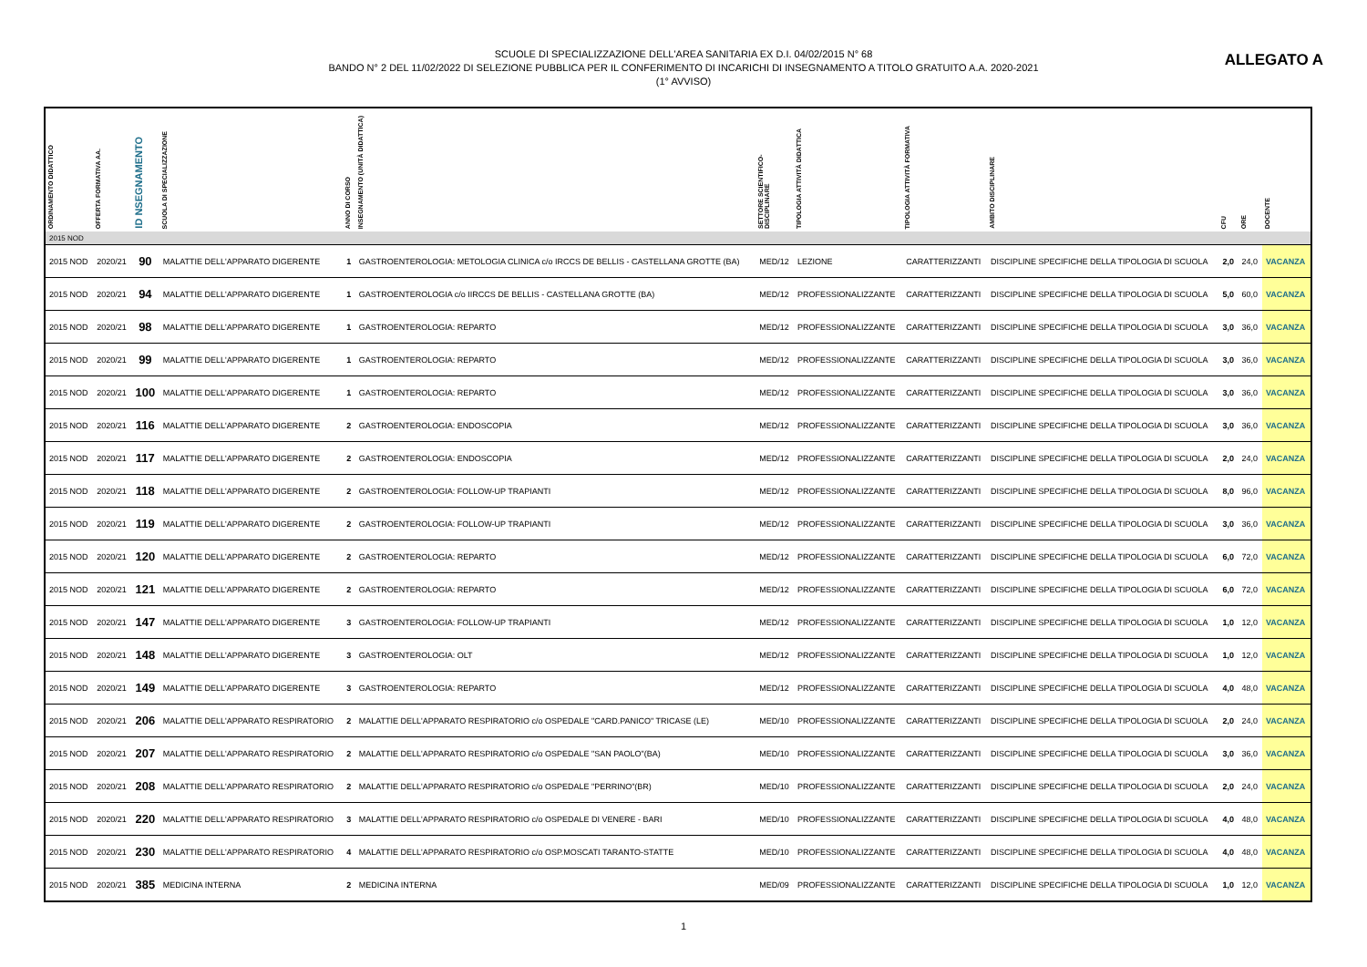ALLEGATO A
SCUOLE DI SPECIALIZZAZIONE DELL'AREA SANITARIA EX D.I. 04/02/2015 N° 68
BANDO N° 2 DEL 11/02/2022 DI SELEZIONE PUBBLICA PER IL CONFERIMENTO DI INCARICHI DI INSEGNAMENTO A TITOLO GRATUITO A.A. 2020-2021
(1° AVVISO)
| ORDINAMENTO DIDATTICO | OFFERTA FORMATIVA AA. | ID NSEGNAMENTO | SCUOLA DI SPECIALIZZAZIONE | ANNO DI CORSO | INSEGNAMENTO (UNITÀ DIDATTICA) | SETTORE SCIENTIFICO-DISCIPLINARE | TIPOLOGIA ATTIVITÀ DIDATTICA | TIPOLOGIA ATTIVITÀ FORMATIVA | AMBITO DISCIPLINARE | CFU | ORE | DOCENTE |
| --- | --- | --- | --- | --- | --- | --- | --- | --- | --- | --- | --- | --- |
| 2015 NOD | | | | | | | | | | | | |
| 2015 NOD | 2020/21 | 90 | MALATTIE DELL'APPARATO DIGERENTE | 1 | GASTROENTEROLOGIA: METOLOGIA CLINICA c/o IRCCS DE BELLIS - CASTELLANA GROTTE (BA) | MED/12 | LEZIONE | CARATTERIZZANTI | DISCIPLINE SPECIFICHE DELLA TIPOLOGIA DI SCUOLA | 2,0 | 24,0 | VACANZA |
| 2015 NOD | 2020/21 | 94 | MALATTIE DELL'APPARATO DIGERENTE | 1 | GASTROENTEROLOGIA c/o IIRCCS DE BELLIS - CASTELLANA GROTTE (BA) | MED/12 | PROFESSIONALIZZANTE | CARATTERIZZANTI | DISCIPLINE SPECIFICHE DELLA TIPOLOGIA DI SCUOLA | 5,0 | 60,0 | VACANZA |
| 2015 NOD | 2020/21 | 98 | MALATTIE DELL'APPARATO DIGERENTE | 1 | GASTROENTEROLOGIA: REPARTO | MED/12 | PROFESSIONALIZZANTE | CARATTERIZZANTI | DISCIPLINE SPECIFICHE DELLA TIPOLOGIA DI SCUOLA | 3,0 | 36,0 | VACANZA |
| 2015 NOD | 2020/21 | 99 | MALATTIE DELL'APPARATO DIGERENTE | 1 | GASTROENTEROLOGIA: REPARTO | MED/12 | PROFESSIONALIZZANTE | CARATTERIZZANTI | DISCIPLINE SPECIFICHE DELLA TIPOLOGIA DI SCUOLA | 3,0 | 36,0 | VACANZA |
| 2015 NOD | 2020/21 | 100 | MALATTIE DELL'APPARATO DIGERENTE | 1 | GASTROENTEROLOGIA: REPARTO | MED/12 | PROFESSIONALIZZANTE | CARATTERIZZANTI | DISCIPLINE SPECIFICHE DELLA TIPOLOGIA DI SCUOLA | 3,0 | 36,0 | VACANZA |
| 2015 NOD | 2020/21 | 116 | MALATTIE DELL'APPARATO DIGERENTE | 2 | GASTROENTEROLOGIA: ENDOSCOPIA | MED/12 | PROFESSIONALIZZANTE | CARATTERIZZANTI | DISCIPLINE SPECIFICHE DELLA TIPOLOGIA DI SCUOLA | 3,0 | 36,0 | VACANZA |
| 2015 NOD | 2020/21 | 117 | MALATTIE DELL'APPARATO DIGERENTE | 2 | GASTROENTEROLOGIA: ENDOSCOPIA | MED/12 | PROFESSIONALIZZANTE | CARATTERIZZANTI | DISCIPLINE SPECIFICHE DELLA TIPOLOGIA DI SCUOLA | 2,0 | 24,0 | VACANZA |
| 2015 NOD | 2020/21 | 118 | MALATTIE DELL'APPARATO DIGERENTE | 2 | GASTROENTEROLOGIA: FOLLOW-UP TRAPIANTI | MED/12 | PROFESSIONALIZZANTE | CARATTERIZZANTI | DISCIPLINE SPECIFICHE DELLA TIPOLOGIA DI SCUOLA | 8,0 | 96,0 | VACANZA |
| 2015 NOD | 2020/21 | 119 | MALATTIE DELL'APPARATO DIGERENTE | 2 | GASTROENTEROLOGIA: FOLLOW-UP TRAPIANTI | MED/12 | PROFESSIONALIZZANTE | CARATTERIZZANTI | DISCIPLINE SPECIFICHE DELLA TIPOLOGIA DI SCUOLA | 3,0 | 36,0 | VACANZA |
| 2015 NOD | 2020/21 | 120 | MALATTIE DELL'APPARATO DIGERENTE | 2 | GASTROENTEROLOGIA: REPARTO | MED/12 | PROFESSIONALIZZANTE | CARATTERIZZANTI | DISCIPLINE SPECIFICHE DELLA TIPOLOGIA DI SCUOLA | 6,0 | 72,0 | VACANZA |
| 2015 NOD | 2020/21 | 121 | MALATTIE DELL'APPARATO DIGERENTE | 2 | GASTROENTEROLOGIA: REPARTO | MED/12 | PROFESSIONALIZZANTE | CARATTERIZZANTI | DISCIPLINE SPECIFICHE DELLA TIPOLOGIA DI SCUOLA | 6,0 | 72,0 | VACANZA |
| 2015 NOD | 2020/21 | 147 | MALATTIE DELL'APPARATO DIGERENTE | 3 | GASTROENTEROLOGIA: FOLLOW-UP TRAPIANTI | MED/12 | PROFESSIONALIZZANTE | CARATTERIZZANTI | DISCIPLINE SPECIFICHE DELLA TIPOLOGIA DI SCUOLA | 1,0 | 12,0 | VACANZA |
| 2015 NOD | 2020/21 | 148 | MALATTIE DELL'APPARATO DIGERENTE | 3 | GASTROENTEROLOGIA: OLT | MED/12 | PROFESSIONALIZZANTE | CARATTERIZZANTI | DISCIPLINE SPECIFICHE DELLA TIPOLOGIA DI SCUOLA | 1,0 | 12,0 | VACANZA |
| 2015 NOD | 2020/21 | 149 | MALATTIE DELL'APPARATO DIGERENTE | 3 | GASTROENTEROLOGIA: REPARTO | MED/12 | PROFESSIONALIZZANTE | CARATTERIZZANTI | DISCIPLINE SPECIFICHE DELLA TIPOLOGIA DI SCUOLA | 4,0 | 48,0 | VACANZA |
| 2015 NOD | 2020/21 | 206 | MALATTIE DELL'APPARATO RESPIRATORIO | 2 | MALATTIE DELL'APPARATO RESPIRATORIO c/o OSPEDALE "CARD.PANICO" TRICASE (LE) | MED/10 | PROFESSIONALIZZANTE | CARATTERIZZANTI | DISCIPLINE SPECIFICHE DELLA TIPOLOGIA DI SCUOLA | 2,0 | 24,0 | VACANZA |
| 2015 NOD | 2020/21 | 207 | MALATTIE DELL'APPARATO RESPIRATORIO | 2 | MALATTIE DELL'APPARATO RESPIRATORIO c/o OSPEDALE "SAN PAOLO"(BA) | MED/10 | PROFESSIONALIZZANTE | CARATTERIZZANTI | DISCIPLINE SPECIFICHE DELLA TIPOLOGIA DI SCUOLA | 3,0 | 36,0 | VACANZA |
| 2015 NOD | 2020/21 | 208 | MALATTIE DELL'APPARATO RESPIRATORIO | 2 | MALATTIE DELL'APPARATO RESPIRATORIO c/o OSPEDALE "PERRINO"(BR) | MED/10 | PROFESSIONALIZZANTE | CARATTERIZZANTI | DISCIPLINE SPECIFICHE DELLA TIPOLOGIA DI SCUOLA | 2,0 | 24,0 | VACANZA |
| 2015 NOD | 2020/21 | 220 | MALATTIE DELL'APPARATO RESPIRATORIO | 3 | MALATTIE DELL'APPARATO RESPIRATORIO c/o OSPEDALE DI VENERE - BARI | MED/10 | PROFESSIONALIZZANTE | CARATTERIZZANTI | DISCIPLINE SPECIFICHE DELLA TIPOLOGIA DI SCUOLA | 4,0 | 48,0 | VACANZA |
| 2015 NOD | 2020/21 | 230 | MALATTIE DELL'APPARATO RESPIRATORIO | 4 | MALATTIE DELL'APPARATO RESPIRATORIO c/o OSP.MOSCATI TARANTO-STATTE | MED/10 | PROFESSIONALIZZANTE | CARATTERIZZANTI | DISCIPLINE SPECIFICHE DELLA TIPOLOGIA DI SCUOLA | 4,0 | 48,0 | VACANZA |
| 2015 NOD | 2020/21 | 385 | MEDICINA INTERNA | 2 | MEDICINA INTERNA | MED/09 | PROFESSIONALIZZANTE | CARATTERIZZANTI | DISCIPLINE SPECIFICHE DELLA TIPOLOGIA DI SCUOLA | 1,0 | 12,0 | VACANZA |
1